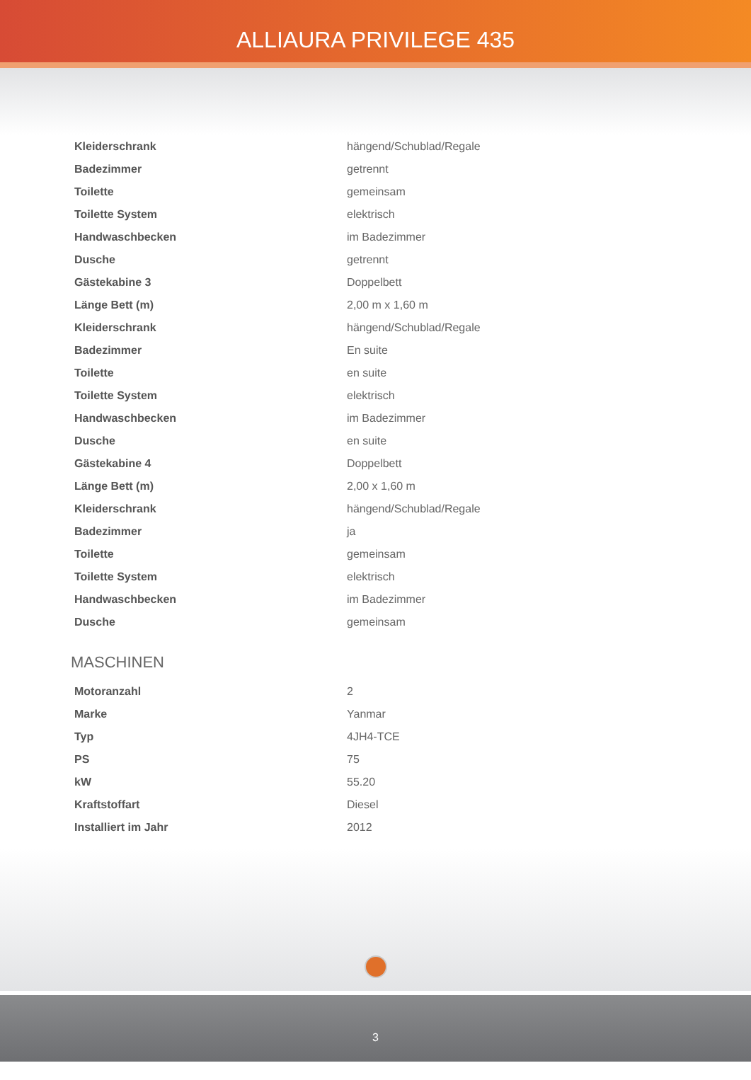ALLIAURA PRIVILEGE 435
| Kleiderschrank | hängend/Schublad/Regale |
| Badezimmer | getrennt |
| Toilette | gemeinsam |
| Toilette System | elektrisch |
| Handwaschbecken | im Badezimmer |
| Dusche | getrennt |
| Gästekabine 3 | Doppelbett |
| Länge Bett (m) | 2,00 m x 1,60 m |
| Kleiderschrank | hängend/Schublad/Regale |
| Badezimmer | En suite |
| Toilette | en suite |
| Toilette System | elektrisch |
| Handwaschbecken | im Badezimmer |
| Dusche | en suite |
| Gästekabine 4 | Doppelbett |
| Länge Bett (m) | 2,00 x 1,60 m |
| Kleiderschrank | hängend/Schublad/Regale |
| Badezimmer | ja |
| Toilette | gemeinsam |
| Toilette System | elektrisch |
| Handwaschbecken | im Badezimmer |
| Dusche | gemeinsam |
MASCHINEN
| Motoranzahl | 2 |
| Marke | Yanmar |
| Typ | 4JH4-TCE |
| PS | 75 |
| kW | 55.20 |
| Kraftstoffart | Diesel |
| Installiert im Jahr | 2012 |
3